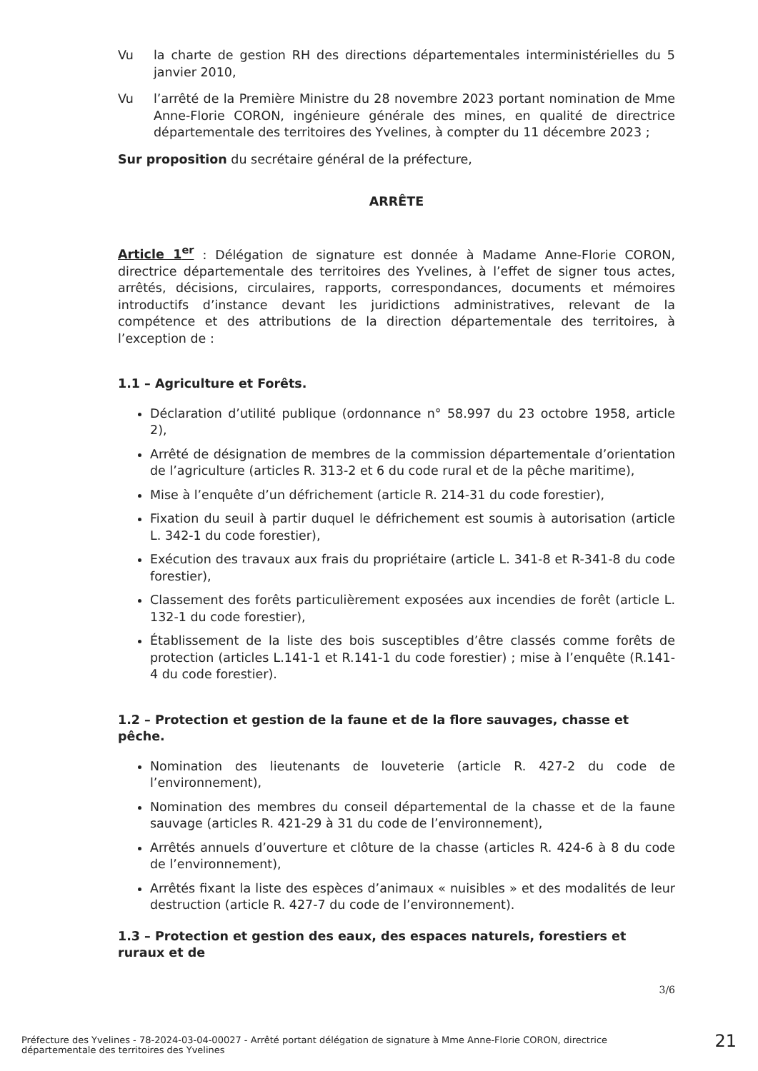Vu la charte de gestion RH des directions départementales interministérielles du 5 janvier 2010,
Vu l’arrêté de la Première Ministre du 28 novembre 2023 portant nomination de Mme Anne-Florie CORON, ingénieure générale des mines, en qualité de directrice départementale des territoires des Yvelines, à compter du 11 décembre 2023 ;
Sur proposition du secrétaire général de la préfecture,
ARRÊTE
Article 1<sup>er</sup> : Délégation de signature est donnée à Madame Anne-Florie CORON, directrice départementale des territoires des Yvelines, à l’effet de signer tous actes, arrêtés, décisions, circulaires, rapports, correspondances, documents et mémoires introductifs d’instance devant les juridictions administratives, relevant de la compétence et des attributions de la direction départementale des territoires, à l’exception de :
1.1 – Agriculture et Forêts.
Déclaration d’utilité publique (ordonnance n° 58.997 du 23 octobre 1958, article 2),
Arrêté de désignation de membres de la commission départementale d’orientation de l’agriculture (articles R. 313-2 et 6 du code rural et de la pêche maritime),
Mise à l’enquête d’un défrichement (article R. 214-31 du code forestier),
Fixation du seuil à partir duquel le défrichement est soumis à autorisation (article L. 342-1 du code forestier),
Exécution des travaux aux frais du propriétaire (article L. 341-8 et R-341-8 du code forestier),
Classement des forêts particulièrement exposées aux incendies de forêt (article L. 132-1 du code forestier),
Établissement de la liste des bois susceptibles d’être classés comme forêts de protection (articles L.141-1 et R.141-1 du code forestier) ; mise à l’enquête (R.141-4 du code forestier).
1.2 – Protection et gestion de la faune et de la flore sauvages, chasse et pêche.
Nomination des lieutenants de louveterie (article R. 427-2 du code de l’environnement),
Nomination des membres du conseil départemental de la chasse et de la faune sauvage (articles R. 421-29 à 31 du code de l’environnement),
Arrêtés annuels d’ouverture et clôture de la chasse (articles R. 424-6 à 8 du code de l’environnement),
Arrêtés fixant la liste des espèces d’animaux « nuisibles » et des modalités de leur destruction (article R. 427-7 du code de l’environnement).
1.3 – Protection et gestion des eaux, des espaces naturels, forestiers et ruraux et de
3/6
Préfecture des Yvelines - 78-2024-03-04-00027 - Arrêté portant délégation de signature à Mme Anne-Florie CORON, directrice départementale des territoires des Yvelines
21